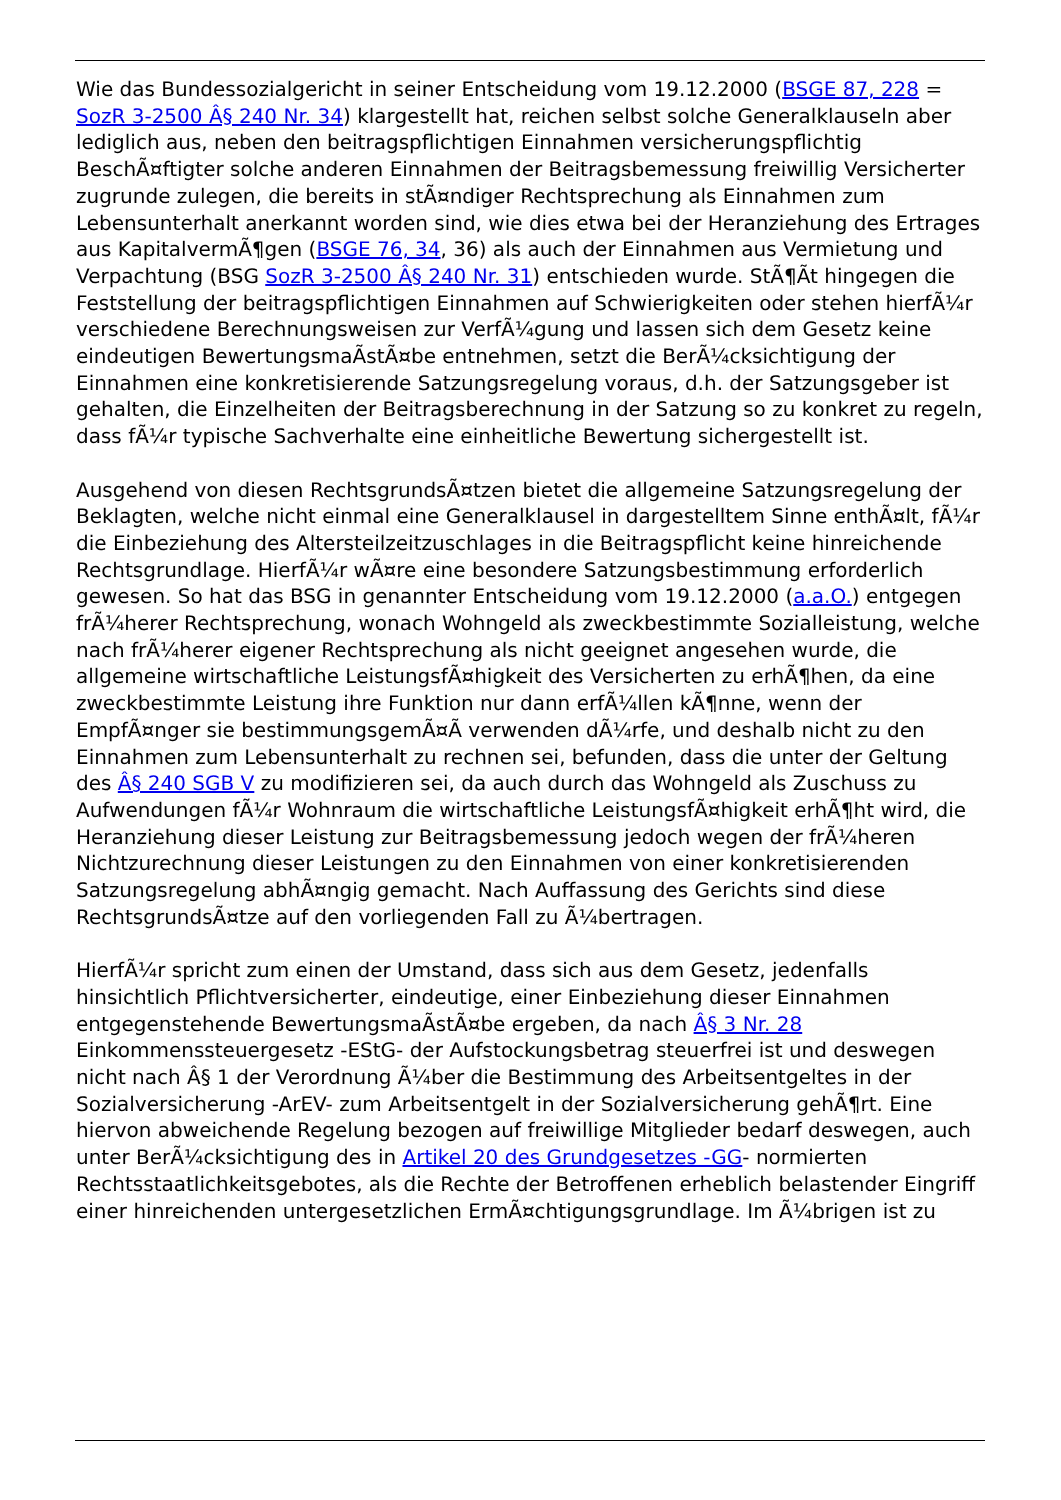Wie das Bundessozialgericht in seiner Entscheidung vom 19.12.2000 (BSGE 87, 228 = SozR 3-2500 Â§ 240 Nr. 34) klargestellt hat, reichen selbst solche Generalklauseln aber lediglich aus, neben den beitragspflichtigen Einnahmen versicherungspflichtig BeschÃ¤ftigter solche anderen Einnahmen der Beitragsbemessung freiwillig Versicherter zugrunde zulegen, die bereits in stÃ¤ndiger Rechtsprechung als Einnahmen zum Lebensunterhalt anerkannt worden sind, wie dies etwa bei der Heranziehung des Ertrages aus KapitalvermÃ¶gen (BSGE 76, 34, 36) als auch der Einnahmen aus Vermietung und Verpachtung (BSG SozR 3-2500 Â§ 240 Nr. 31) entschieden wurde. StÃ¶Ãt hingegen die Feststellung der beitragspflichtigen Einnahmen auf Schwierigkeiten oder stehen hierfÃ¼r verschiedene Berechnungsweisen zur VerfÃ¼gung und lassen sich dem Gesetz keine eindeutigen BewertungsmaÃstÃ¤be entnehmen, setzt die BerÃ¼cksichtigung der Einnahmen eine konkretisierende Satzungsregelung voraus, d.h. der Satzungsgeber ist gehalten, die Einzelheiten der Beitragsberechnung in der Satzung so zu konkret zu regeln, dass fÃ¼r typische Sachverhalte eine einheitliche Bewertung sichergestellt ist.
Ausgehend von diesen RechtsgrundsÃ¤tzen bietet die allgemeine Satzungsregelung der Beklagten, welche nicht einmal eine Generalklausel in dargestelltem Sinne enthÃ¤lt, fÃ¼r die Einbeziehung des Altersteilzeitzuschlages in die Beitragspflicht keine hinreichende Rechtsgrundlage. HierfÃ¼r wÃ¤re eine besondere Satzungsbestimmung erforderlich gewesen. So hat das BSG in genannter Entscheidung vom 19.12.2000 (a.a.O.) entgegen frÃ¼herer Rechtsprechung, wonach Wohngeld als zweckbestimmte Sozialleistung, welche nach frÃ¼herer eigener Rechtsprechung als nicht geeignet angesehen wurde, die allgemeine wirtschaftliche LeistungsfÃ¤higkeit des Versicherten zu erhÃ¶hen, da eine zweckbestimmte Leistung ihre Funktion nur dann erfÃ¼llen kÃ¶nne, wenn der EmpfÃ¤nger sie bestimmungsgemÃ¤Ã verwenden dÃ¼rfe, und deshalb nicht zu den Einnahmen zum Lebensunterhalt zu rechnen sei, befunden, dass die unter der Geltung des Â§ 240 SGB V zu modifizieren sei, da auch durch das Wohngeld als Zuschuss zu Aufwendungen fÃ¼r Wohnraum die wirtschaftliche LeistungsfÃ¤higkeit erhÃ¶ht wird, die Heranziehung dieser Leistung zur Beitragsbemessung jedoch wegen der frÃ¼heren Nichtzurechnung dieser Leistungen zu den Einnahmen von einer konkretisierenden Satzungsregelung abhÃ¤ngig gemacht. Nach Auffassung des Gerichts sind diese RechtsgrundsÃ¤tze auf den vorliegenden Fall zu Ã¼bertragen.
HierfÃ¼r spricht zum einen der Umstand, dass sich aus dem Gesetz, jedenfalls hinsichtlich Pflichtversicherter, eindeutige, einer Einbeziehung dieser Einnahmen entgegenstehende BewertungsmaÃstÃ¤be ergeben, da nach Â§ 3 Nr. 28 Einkommenssteuergesetz -EStG- der Aufstockungsbetrag steuerfrei ist und deswegen nicht nach Â§ 1 der Verordnung Ã¼ber die Bestimmung des Arbeitsentgeltes in der Sozialversicherung -ArEV- zum Arbeitsentgelt in der Sozialversicherung gehÃ¶rt. Eine hiervon abweichende Regelung bezogen auf freiwillige Mitglieder bedarf deswegen, auch unter BerÃ¼cksichtigung des in Artikel 20 des Grundgesetzes -GG- normierten Rechtsstaatlichkeitsgebotes, als die Rechte der Betroffenen erheblich belastender Eingriff einer hinreichenden untergesetzlichen ErmÃ¤chtigungsgrundlage. Im Ã¼brigen ist zu